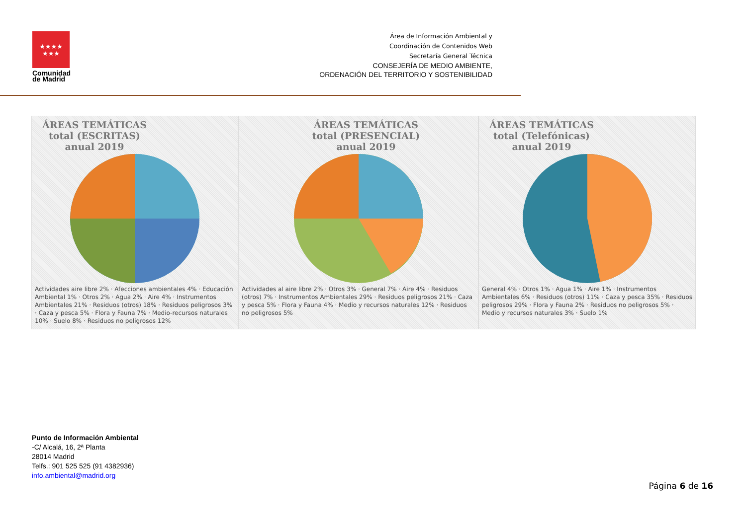★★★★
★★★
Comunidad de Madrid
Área de Información Ambiental y
Coordinación de Contenidos Web
Secretaría General Técnica
CONSEJERÍA DE MEDIO AMBIENTE,
ORDENACIÓN DEL TERRITORIO Y SOSTENIBILIDAD
ÁREAS TEMÁTICAS total (ESCRITAS) anual 2019
Actividades aire libre 2% · Afecciones ambientales 4% · Educación Ambiental 1% · Otros 2% · Agua 2% · Aire 4% · Instrumentos Ambientales 21% · Residuos (otros) 18% · Residuos peligrosos 3% · Caza y pesca 5% · Flora y Fauna 7% · Medio-recursos naturales 10% · Suelo 8% · Residuos no peligrosos 12%
ÁREAS TEMÁTICAS total (PRESENCIAL) anual 2019
Actividades al aire libre 2% · Otros 3% · General 7% · Aire 4% · Residuos (otros) 7% · Instrumentos Ambientales 29% · Residuos peligrosos 21% · Caza y pesca 5% · Flora y Fauna 4% · Medio y recursos naturales 12% · Residuos no peligrosos 5%
ÁREAS TEMÁTICAS total (Telefónicas) anual 2019
General 4% · Otros 1% · Agua 1% · Aire 1% · Instrumentos Ambientales 6% · Residuos (otros) 11% · Caza y pesca 35% · Residuos peligrosos 29% · Flora y Fauna 2% · Residuos no peligrosos 5% · Medio y recursos naturales 3% · Suelo 1%
Punto de Información Ambiental
-C/ Alcalá, 16, 2ª Planta
28014 Madrid
Telfs.: 901 525 525 (91 4382936)
info.ambiental@madrid.org
Página 6 de 16